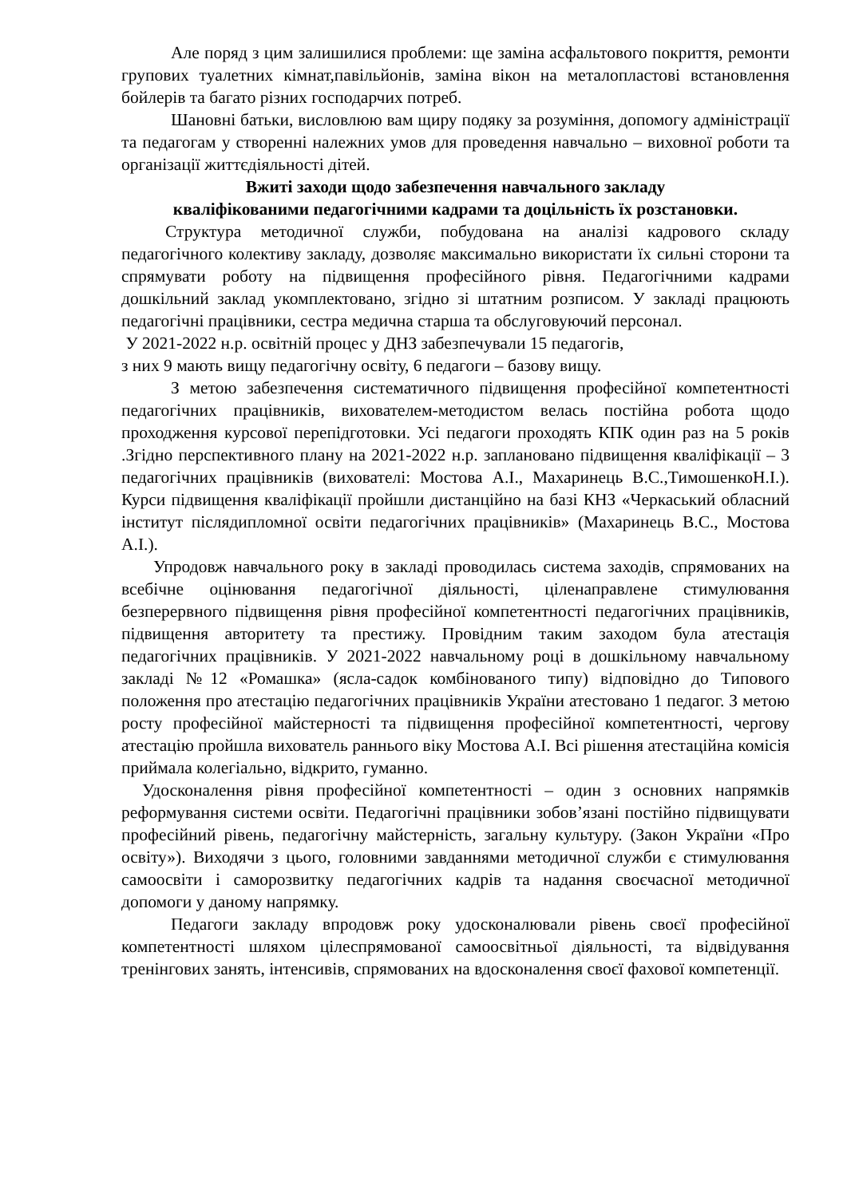Але поряд з цим залишилися проблеми: ще заміна асфальтового покриття, ремонти групових туалетних кімнат,павільйонів, заміна вікон на металопластові встановлення бойлерів та багато різних господарчих потреб.
Шановні батьки, висловлюю вам щиру подяку за розуміння, допомогу адміністрації та педагогам у створенні належних умов для проведення навчально – виховної роботи та організації життєдіяльності дітей.
Вжиті заходи щодо забезпечення навчального закладу
кваліфікованими педагогічними кадрами та доцільність їх розстановки.
Структура методичної служби, побудована на аналізі кадрового складу педагогічного колективу закладу, дозволяє максимально використати їх сильні сторони та спрямувати роботу на підвищення професійного рівня. Педагогічними кадрами дошкільний заклад укомплектовано, згідно зі штатним розписом. У закладі працюють педагогічні працівники, сестра медична старша та обслуговуючий персонал.
У 2021-2022 н.р. освітній процес у ДНЗ забезпечували 15 педагогів,
з них 9 мають вищу педагогічну освіту, 6 педагоги – базову вищу.
З метою забезпечення систематичного підвищення професійної компетентності педагогічних працівників, вихователем-методистом велась постійна робота щодо проходження курсової перепідготовки. Усі педагоги проходять КПК один раз на 5 років .Згідно перспективного плану на 2021-2022 н.р. заплановано підвищення кваліфікації – 3 педагогічних працівників (вихователі: Мостова А.І., Махаринець В.С.,ТимошенкоН.І.). Курси підвищення кваліфікації пройшли дистанційно на базі КНЗ «Черкаський обласний інститут післядипломної освіти педагогічних працівників» (Махаринець В.С., Мостова А.І.).
Упродовж навчального року в закладі проводилась система заходів, спрямованих на всебічне оцінювання педагогічної діяльності, цiленаправлене стимулювання безперервного підвищення рівня професійної компетентності педагогічних працівників, підвищення авторитету та престижу. Провідним таким заходом була атестація педагогічних працівників. У 2021-2022 навчальному році в дошкільному навчальному закладі №12 «Ромашка» (ясла-садок комбінованого типу) відповідно до Типового положення про атестацію педагогічних працівників України атестовано 1 педагог. З метою росту професійної майстерності та підвищення професійної компетентності, чергову атестацію пройшла вихователь раннього віку Мостова А.І. Всі рішення атестаційна комісія приймала колегіально, відкрито, гуманно.
Удосконалення рівня професійної компетентності – один з основних напрямків реформування системи освіти. Педагогічні працівники зобов’язані постійно підвищувати професійний рівень, педагогічну майстерність, загальну культуру. (Закон України «Про освіту»). Виходячи з цього, головними завданнями методичної служби є стимулювання самоосвіти і саморозвитку педагогічних кадрів та надання своєчасної методичної допомоги у даному напрямку.
Педагоги закладу впродовж року удосконалювали рівень своєї професійної компетентності шляхом цілеспрямованої самоосвітньої діяльності, та відвідування тренінгових занять, інтенсивів, спрямованих на вдосконалення своєї фахової компетенції.